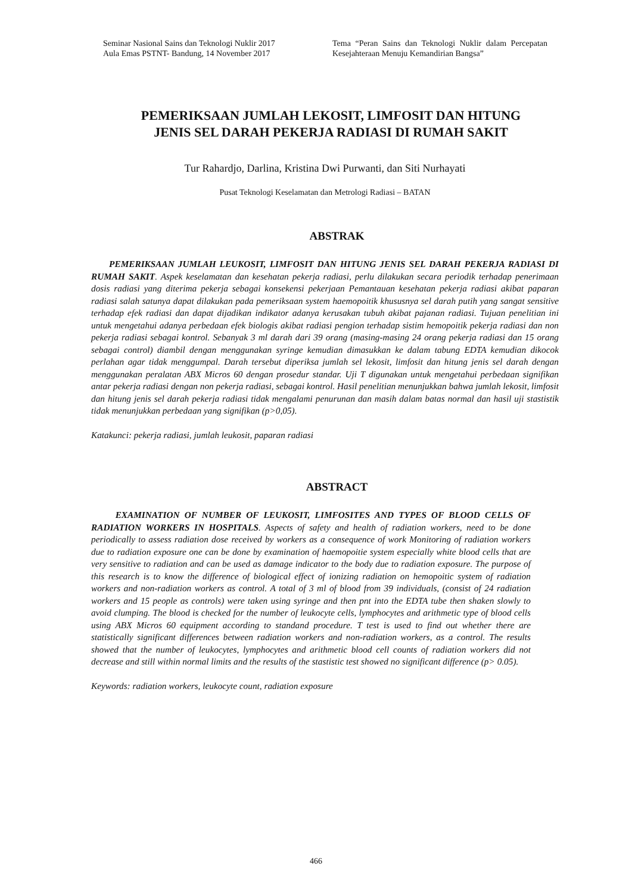Seminar Nasional Sains dan Teknologi Nuklir 2017
Aula Emas PSTNT- Bandung, 14 November 2017
Tema “Peran Sains dan Teknologi Nuklir dalam Percepatan Kesejahteraan Menuju Kemandirian Bangsa”
PEMERIKSAAN JUMLAH LEKOSIT, LIMFOSIT DAN HITUNG
JENIS SEL DARAH PEKERJA RADIASI DI RUMAH SAKIT
Tur Rahardjo, Darlina, Kristina Dwi Purwanti, dan Siti Nurhayati
Pusat Teknologi Keselamatan dan Metrologi Radiasi – BATAN
ABSTRAK
PEMERIKSAAN JUMLAH LEUKOSIT, LIMFOSIT DAN HITUNG JENIS SEL DARAH PEKERJA RADIASI DI RUMAH SAKIT. Aspek keselamatan dan kesehatan pekerja radiasi, perlu dilakukan secara periodik terhadap penerimaan dosis radiasi yang diterima pekerja sebagai konsekensi pekerjaan Pemantauan kesehatan pekerja radiasi akibat paparan radiasi salah satunya dapat dilakukan pada pemeriksaan system haemopoitik khususnya sel darah putih yang sangat sensitive terhadap efek radiasi dan dapat dijadikan indikator adanya kerusakan tubuh akibat pajanan radiasi. Tujuan penelitian ini untuk mengetahui adanya perbedaan efek biologis akibat radiasi pengion terhadap sistim hemopoitik pekerja radiasi dan non pekerja radiasi sebagai kontrol. Sebanyak 3 ml darah dari 39 orang (masing-masing 24 orang pekerja radiasi dan 15 orang sebagai control) diambil dengan menggunakan syringe kemudian dimasukkan ke dalam tabung EDTA kemudian dikocok perlahan agar tidak menggumpal. Darah tersebut diperiksa jumlah sel lekosit, limfosit dan hitung jenis sel darah dengan menggunakan peralatan ABX Micros 60 dengan prosedur standar. Uji T digunakan untuk mengetahui perbedaan signifikan antar pekerja radiasi dengan non pekerja radiasi, sebagai kontrol. Hasil penelitian menunjukkan bahwa jumlah lekosit, limfosit dan hitung jenis sel darah pekerja radiasi tidak mengalami penurunan dan masih dalam batas normal dan hasil uji stastistik tidak menunjukkan perbedaan yang signifikan (p>0,05).
Katakunci: pekerja radiasi, jumlah leukosit, paparan radiasi
ABSTRACT
EXAMINATION OF NUMBER OF LEUKOSIT, LIMFOSITES AND TYPES OF BLOOD CELLS OF RADIATION WORKERS IN HOSPITALS. Aspects of safety and health of radiation workers, need to be done periodically to assess radiation dose received by workers as a consequence of work Monitoring of radiation workers due to radiation exposure one can be done by examination of haemopoitie system especially white blood cells that are very sensitive to radiation and can be used as damage indicator to the body due to radiation exposure. The purpose of this research is to know the difference of biological effect of ionizing radiation on hemopoitic system of radiation workers and non-radiation workers as control. A total of 3 ml of blood from 39 individuals, (consist of 24 radiation workers and 15 people as controls) were taken using syringe and then pnt into the EDTA tube then shaken slowly to avoid clumping. The blood is checked for the number of leukocyte cells, lymphocytes and arithmetic type of blood cells using ABX Micros 60 equipment according to standand procedure. T test is used to find out whether there are statistically significant differences between radiation workers and non-radiation workers, as a control. The results showed that the number of leukocytes, lymphocytes and arithmetic blood cell counts of radiation workers did not decrease and still within normal limits and the results of the stastistic test showed no significant difference (p> 0.05).
Keywords: radiation workers, leukocyte count, radiation exposure
466